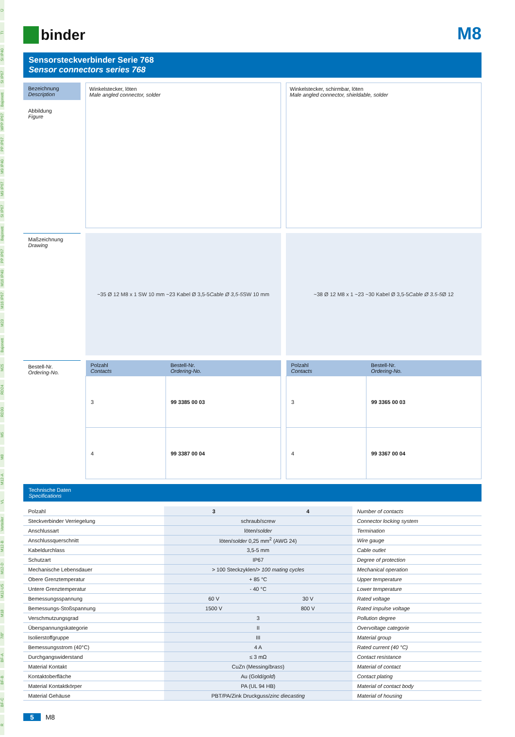Ü
TI
SI IP40
SI IP67
Bajonett
MPP IP67
PP IP67
M9 IP40
M9 IP67
SI IP67
Bajonett
PP IP67
M16 IP40
M16 IP67
M23
Bajonett
M25
RD24
RD30
M5
M8
M12-A
VL
Verteiler
M12-B
M12-D
M12-US
M18
7/8"
BF-A
BF-B
BF-C
R
binder
M8
Sensorsteckverbinder Serie 768
Sensor connectors series 768
Bezeichnung
Description
Abbildung
Figure
Winkelstecker, löten
Male angled connector, solder
Winkelstecker, schirmbar, löten
Male angled connector, shieldable, solder
Maßzeichnung
Drawing
~35 Ø 12 M8 x 1 SW 10 mm ~23 Kabel Ø 3,5-5 Cable Ø 3,5-5 SW 10 mm
~38 Ø 12 M8 x 1 ~23 ~30 Kabel Ø 3,5-5 Cable Ø 3.5-5 Ø 12
Bestell-Nr.
Ordering-No.
| Polzahl Contacts | Bestell-Nr. Ordering-No. |
| --- | --- |
| 3 | 99 3385 00 03 |
| 4 | 99 3387 00 04 |
| Polzahl Contacts | Bestell-Nr. Ordering-No. |
| --- | --- |
| 3 | 99 3365 00 03 |
| 4 | 99 3367 00 04 |
Technische Daten
Specifications
| Polzahl | 3 | 4 | Number of contacts |
| Steckverbinder Verriegelung | schraub/ screw | | Connector locking system |
| Anschlussart | löten/ solder | | Termination |
| Anschlussquerschnitt | löten/ solder 0,25 mm<sup>2</sup> (AWG 24) | | Wire gauge |
| Kabeldurchlass | 3,5-5 mm | | Cable outlet |
| Schutzart | IP67 | | Degree of protection |
| Mechanische Lebensdauer | > 100 Steckzyklen/> 100 mating cycles | | Mechanical operation |
| Obere Grenztemperatur | + 85 °C | | Upper temperature |
| Untere Grenztemperatur | - 40 °C | | Lower temperature |
| Bemessungsspannung | 60 V | 30 V | Rated voltage |
| Bemessungs-Stoßspannung | 1500 V | 800 V | Rated impulse voltage |
| Verschmutzungsgrad | 3 | | Pollution degree |
| Überspannungskategorie | II | | Overvoltage categorie |
| Isolierstoffgruppe | III | | Material group |
| Bemessungsstrom (40°C) | 4 A | | Rated current (40 °C) |
| Durchgangswiderstand | ≤ 3 mΩ | | Contact resistance |
| Material Kontakt | CuZn (Messing/ brass ) | | Material of contact |
| Kontaktoberfläche | Au (Gold/ gold ) | | Contact plating |
| Material Kontaktkörper | PA (UL 94 HB) | | Material of contact body |
| Material Gehäuse | PBT/PA/Zink Druckguss/ zinc diecasting | | Material of housing |
5 M8